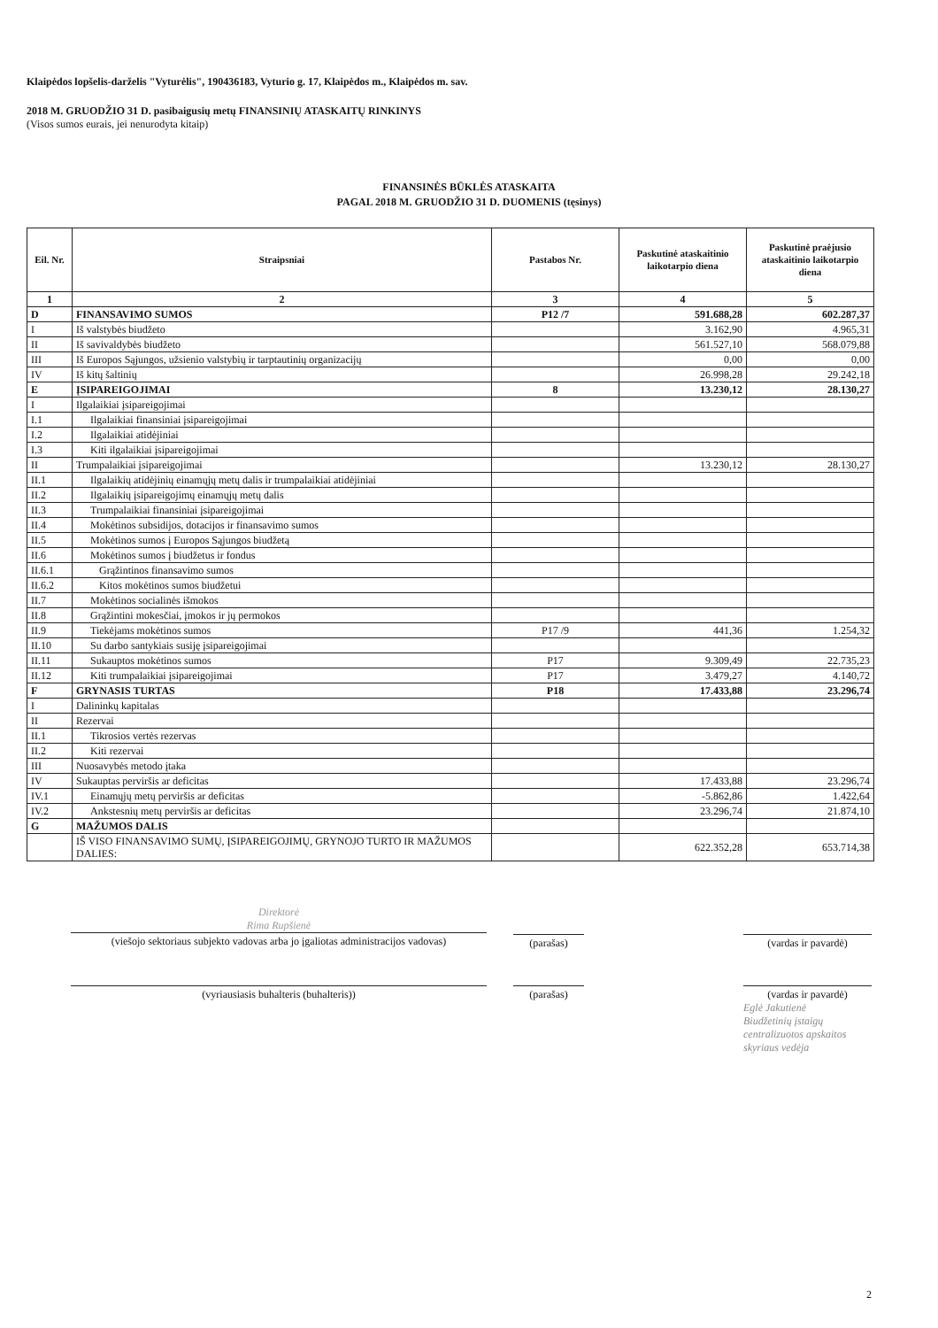Klaipėdos lopšelis-darželis "Vyturėlis", 190436183, Vyturio g. 17, Klaipėdos m., Klaipėdos m. sav.
2018 M. GRUODŽIO 31 D. pasibaigusių metų FINANSINIŲ ATASKAITŲ RINKINYS
(Visos sumos eurais, jei nenurodyta kitaip)
FINANSINĖS BŪKLĖS ATASKAITA
PAGAL 2018 M. GRUODŽIO 31 D. DUOMENIS (tęsinys)
| Eil. Nr. | Straipsniai | Pastabos Nr. | Paskutinė ataskaitinio laikotarpio diena | Paskutinė praėjusio ataskaitinio laikotarpio diena |
| --- | --- | --- | --- | --- |
| 1 | 2 | 3 | 4 | 5 |
| D | FINANSAVIMO SUMOS | P12 /7 | 591.688,28 | 602.287,37 |
| I | Iš valstybės biudžeto | | 3.162,90 | 4.965,31 |
| II | Iš savivaldybės biudžeto | | 561.527,10 | 568.079,88 |
| III | Iš Europos Sąjungos, užsienio valstybių ir tarptautinių organizacijų | | 0,00 | 0,00 |
| IV | Iš kitų šaltinių | | 26.998,28 | 29.242,18 |
| E | ĮSIPAREIGOJIMAI | 8 | 13.230,12 | 28.130,27 |
| I | Ilgalaikiai įsipareigojimai | | | |
| I.1 | Ilgalaikiai finansiniai įsipareigojimai | | | |
| I.2 | Ilgalaikiai atidėjiniai | | | |
| I.3 | Kiti ilgalaikiai įsipareigojimai | | | |
| II | Trumpalaikiai įsipareigojimai | | 13.230,12 | 28.130,27 |
| II.1 | Ilgalaikių atidėjinių einamųjų metų dalis ir trumpalaikiai atidėjiniai | | | |
| II.2 | Ilgalaikių įsipareigojimų einamųjų metų dalis | | | |
| II.3 | Trumpalaikiai finansiniai įsipareigojimai | | | |
| II.4 | Mokėtinos subsidijos, dotacijos ir finansavimo sumos | | | |
| II.5 | Mokėtinos sumos į Europos Sąjungos biudžetą | | | |
| II.6 | Mokėtinos sumos į biudžetus ir fondus | | | |
| II.6.1 | Grąžintinos finansavimo sumos | | | |
| II.6.2 | Kitos mokėtinos sumos biudžetui | | | |
| II.7 | Mokėtinos socialinės išmokos | | | |
| II.8 | Grąžintini mokesčiai, įmokos ir jų permokos | | | |
| II.9 | Tiekėjams mokėtinos sumos | P17 /9 | 441,36 | 1.254,32 |
| II.10 | Su darbo santykiais susiję įsipareigojimai | | | |
| II.11 | Sukauptos mokėtinos sumos | P17 | 9.309,49 | 22.735,23 |
| II.12 | Kiti trumpalaikiai įsipareigojimai | P17 | 3.479,27 | 4.140,72 |
| F | GRYNASIS TURTAS | P18 | 17.433,88 | 23.296,74 |
| I | Dalininkų kapitalas | | | |
| II | Rezervai | | | |
| II.1 | Tikrosios vertės rezervas | | | |
| II.2 | Kiti rezervai | | | |
| III | Nuosavybės metodo įtaka | | | |
| IV | Sukauptas perviršis ar deficitas | | 17.433,88 | 23.296,74 |
| IV.1 | Einamųjų metų perviršis ar deficitas | | -5.862,86 | 1.422,64 |
| IV.2 | Ankstesnių metų perviršis ar deficitas | | 23.296,74 | 21.874,10 |
| G | MAŽUMOS DALIS | | | |
| | IŠ VISO FINANSAVIMO SUMŲ, ĮSIPAREIGOJIMŲ, GRYNOJO TURTO IR MAŽUMOS DALIES: | | 622.352,28 | 653.714,38 |
Direktorė
Rima Rupšienė
(viešojo sektoriaus subjekto vadovas arba jo įgaliotas administracijos vadovas)
(parašas) (vardas ir pavardė)
(vyriausiasis buhalteris (buhalteris)) (parašas) (vardas ir pavardė)
Eglė Jakutienė
Biudžetinių įstaigų centralizuotos apskaitos skyriaus vedėja
2